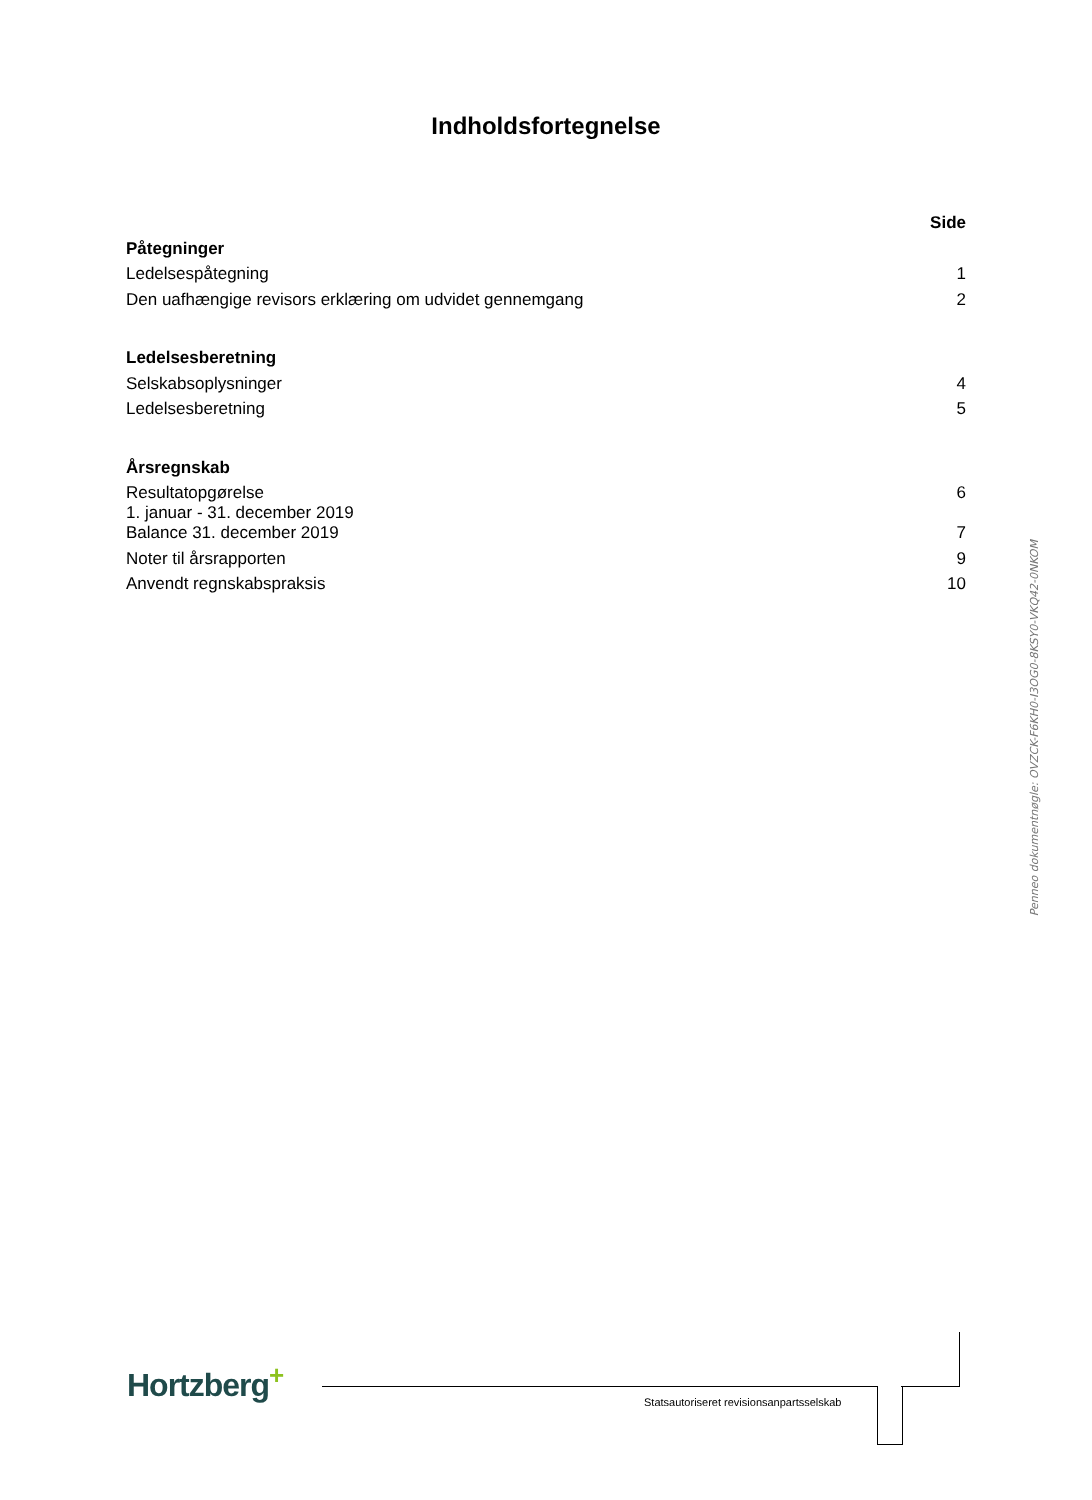Indholdsfortegnelse
| | Side |
| Påtegninger | |
| Ledelsespåtegning | 1 |
| Den uafhængige revisors erklæring om udvidet gennemgang | 2 |
| Ledelsesberetning | |
| Selskabsoplysninger | 4 |
| Ledelsesberetning | 5 |
| Årsregnskab | |
| Resultatopgørelse 1. januar - 31. december 2019 | 6 |
| Balance 31. december 2019 | 7 |
| Noter til årsrapporten | 9 |
| Anvendt regnskabspraksis | 10 |
Penneo dokumentnøgle: OVZCK-F6KH0-I3OG0-8KSY0-VKQ42-0NKOM
Hortzberg+
Statsautoriseret revisionsanpartsselskab